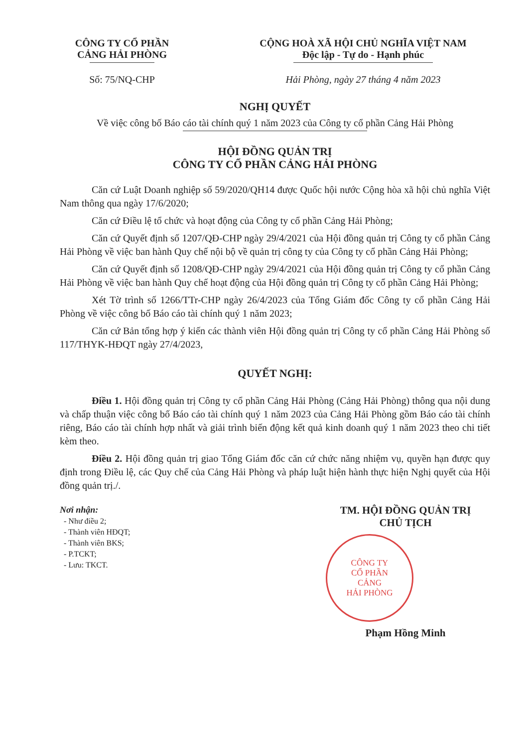CÔNG TY CỔ PHẦN
CẢNG HẢI PHÒNG
Số: 75/NQ-CHP
CỘNG HOÀ XÃ HỘI CHỦ NGHĨA VIỆT NAM
Độc lập - Tự do - Hạnh phúc
Hải Phòng, ngày 27 tháng 4 năm 2023
NGHỊ QUYẾT
Về việc công bố Báo cáo tài chính quý 1 năm 2023 của Công ty cổ phần Cảng Hải Phòng
HỘI ĐỒNG QUẢN TRỊ
CÔNG TY CỔ PHẦN CẢNG HẢI PHÒNG
Căn cứ Luật Doanh nghiệp số 59/2020/QH14 được Quốc hội nước Cộng hòa xã hội chủ nghĩa Việt Nam thông qua ngày 17/6/2020;
Căn cứ Điều lệ tổ chức và hoạt động của Công ty cổ phần Cảng Hải Phòng;
Căn cứ Quyết định số 1207/QĐ-CHP ngày 29/4/2021 của Hội đồng quản trị Công ty cổ phần Cảng Hải Phòng về việc ban hành Quy chế nội bộ về quản trị công ty của Công ty cổ phần Cảng Hải Phòng;
Căn cứ Quyết định số 1208/QĐ-CHP ngày 29/4/2021 của Hội đồng quản trị Công ty cổ phần Cảng Hải Phòng về việc ban hành Quy chế hoạt động của Hội đồng quản trị Công ty cổ phần Cảng Hải Phòng;
Xét Tờ trình số 1266/TTr-CHP ngày 26/4/2023 của Tổng Giám đốc Công ty cổ phần Cảng Hải Phòng về việc công bố Báo cáo tài chính quý 1 năm 2023;
Căn cứ Bản tổng hợp ý kiến các thành viên Hội đồng quản trị Công ty cổ phần Cảng Hải Phòng số 117/THYK-HĐQT ngày 27/4/2023,
QUYẾT NGHỊ:
Điều 1. Hội đồng quản trị Công ty cổ phần Cảng Hải Phòng (Cảng Hải Phòng) thông qua nội dung và chấp thuận việc công bố Báo cáo tài chính quý 1 năm 2023 của Cảng Hải Phòng gồm Báo cáo tài chính riêng, Báo cáo tài chính hợp nhất và giải trình biến động kết quả kinh doanh quý 1 năm 2023 theo chi tiết kèm theo.
Điều 2. Hội đồng quản trị giao Tổng Giám đốc căn cứ chức năng nhiệm vụ, quyền hạn được quy định trong Điều lệ, các Quy chế của Cảng Hải Phòng và pháp luật hiện hành thực hiện Nghị quyết của Hội đồng quản trị./.
Nơi nhận:
- Như điều 2;
- Thành viên HĐQT;
- Thành viên BKS;
- P.TCKT;
- Lưu: TKCT.
TM. HỘI ĐỒNG QUẢN TRỊ
CHỦ TỊCH
CÔNG TY
CỔ PHẦN
CẢNG
HẢI PHÒNG
Phạm Hồng Minh